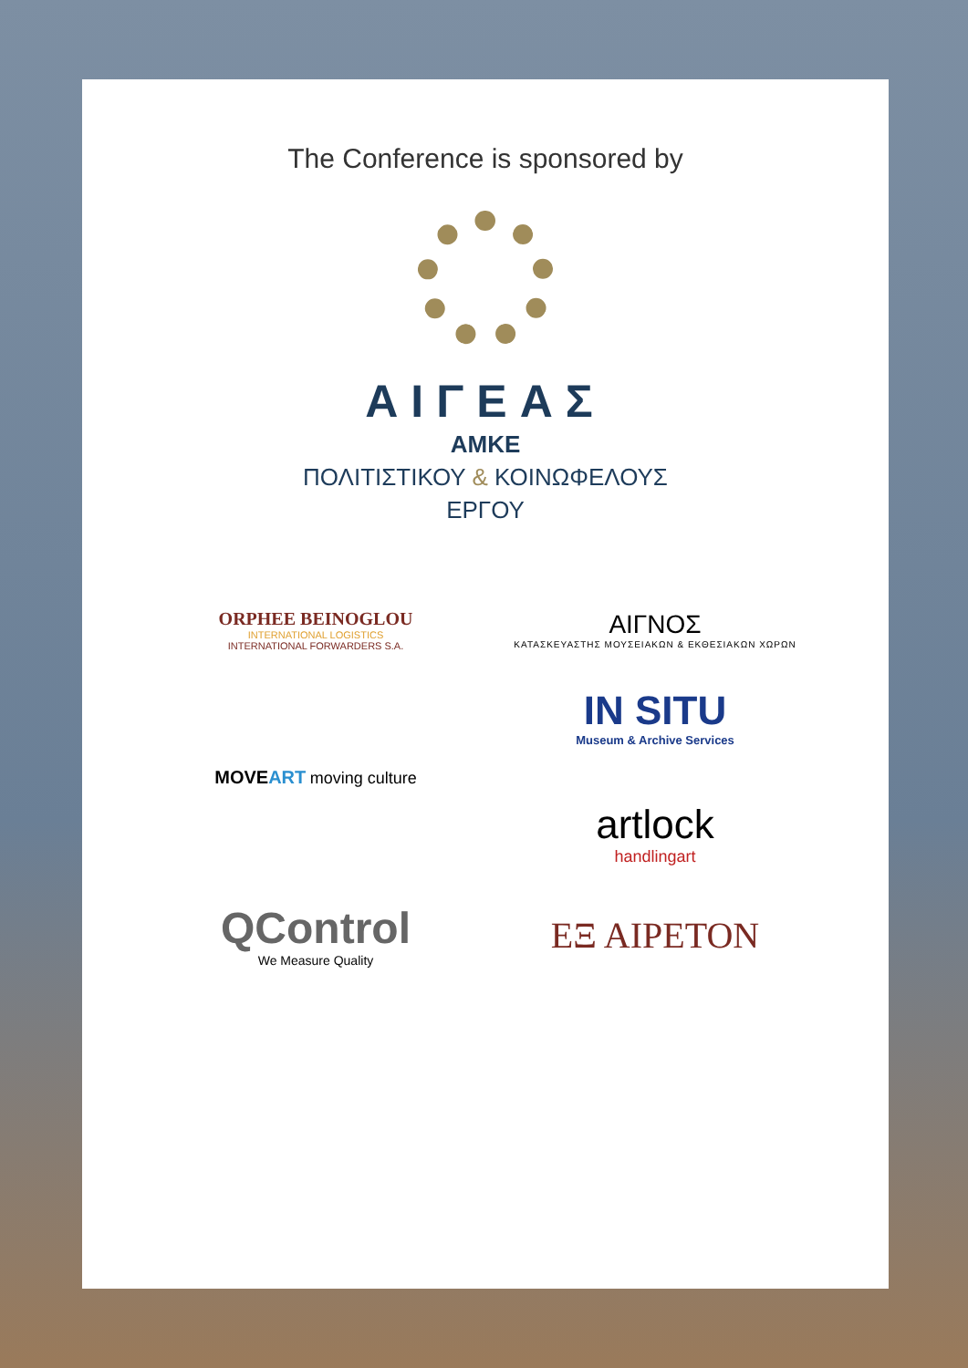The Conference is sponsored by
ΑΙΓΕΑΣ
ΑΜΚΕ
ΠΟΛΙΤΙΣΤΙΚΟΥ & ΚΟΙΝΩΦΕΛΟΥΣ
ΕΡΓΟΥ
ORPHEE BEINOGLOU
INTERNATIONAL LOGISTICS
INTERNATIONAL FORWARDERS S.A.
ΑΙΓΝΟΣ
ΚΑΤΑΣΚΕΥΑΣΤΗΣ ΜΟΥΣΕΙΑΚΩΝ & ΕΚΘΕΣΙΑΚΩΝ ΧΩΡΩΝ
MOVEART moving culture
IN SITU
Museum & Archive Services
artlock
handlingart
QControl
We Measure Quality
ΕΞ ΑΙΡΕΤΟΝ